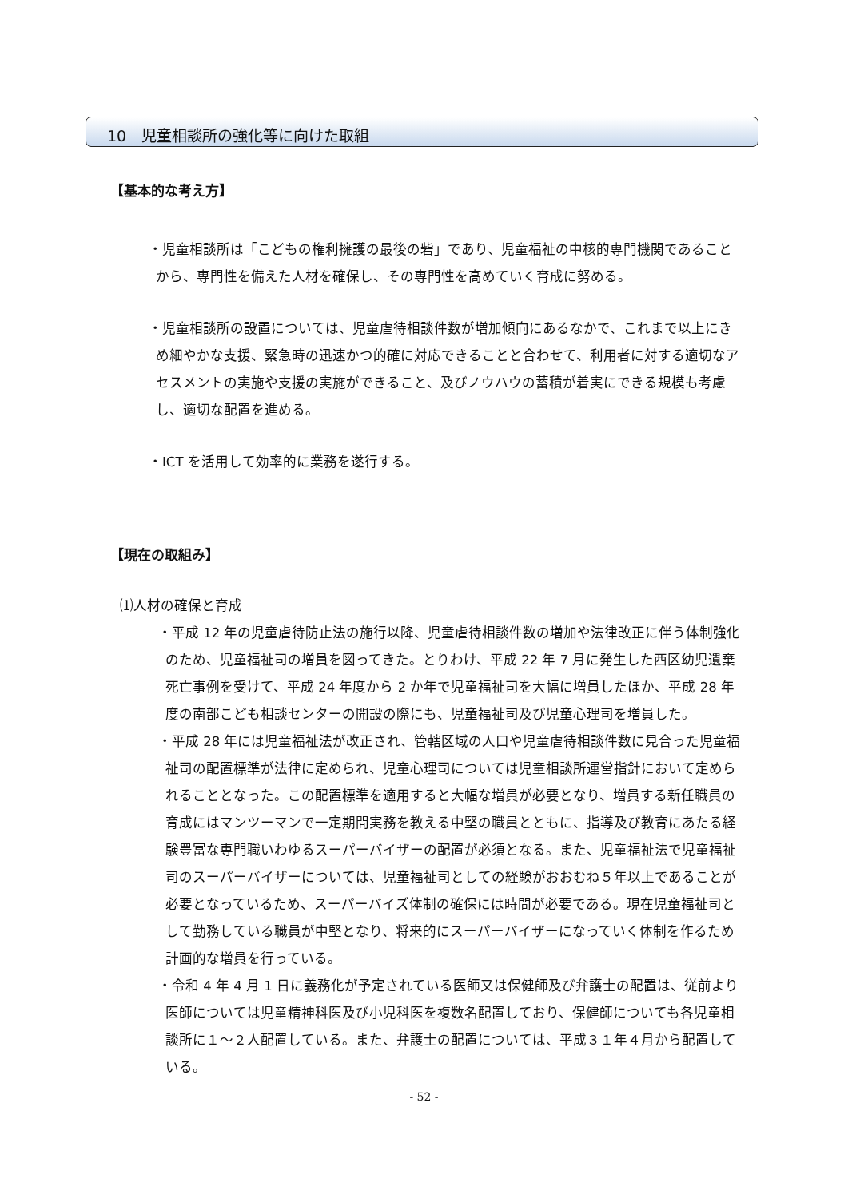10　児童相談所の強化等に向けた取組
【基本的な考え方】
・児童相談所は「こどもの権利擁護の最後の砦」であり、児童福祉の中核的専門機関であることから、専門性を備えた人材を確保し、その専門性を高めていく育成に努める。
・児童相談所の設置については、児童虐待相談件数が増加傾向にあるなかで、これまで以上にきめ細やかな支援、緊急時の迅速かつ的確に対応できることと合わせて、利用者に対する適切なアセスメントの実施や支援の実施ができること、及びノウハウの蓄積が着実にできる規模も考慮し、適切な配置を進める。
・ICT を活用して効率的に業務を遂行する。
【現在の取組み】
⑴人材の確保と育成
・平成 12 年の児童虐待防止法の施行以降、児童虐待相談件数の増加や法律改正に伴う体制強化のため、児童福祉司の増員を図ってきた。とりわけ、平成 22 年 7 月に発生した西区幼児遺棄死亡事例を受けて、平成 24 年度から 2 か年で児童福祉司を大幅に増員したほか、平成 28 年度の南部こども相談センターの開設の際にも、児童福祉司及び児童心理司を増員した。
・平成 28 年には児童福祉法が改正され、管轄区域の人口や児童虐待相談件数に見合った児童福祉司の配置標準が法律に定められ、児童心理司については児童相談所運営指針において定められることとなった。この配置標準を適用すると大幅な増員が必要となり、増員する新任職員の育成にはマンツーマンで一定期間実務を教える中堅の職員とともに、指導及び教育にあたる経験豊富な専門職いわゆるスーパーバイザーの配置が必須となる。また、児童福祉法で児童福祉司のスーパーバイザーについては、児童福祉司としての経験がおおむね５年以上であることが必要となっているため、スーパーバイズ体制の確保には時間が必要である。現在児童福祉司として勤務している職員が中堅となり、将来的にスーパーバイザーになっていく体制を作るため計画的な増員を行っている。
・令和 4 年 4 月 1 日に義務化が予定されている医師又は保健師及び弁護士の配置は、従前より医師については児童精神科医及び小児科医を複数名配置しており、保健師についても各児童相談所に１～２人配置している。また、弁護士の配置については、平成３１年４月から配置している。
- 52 -